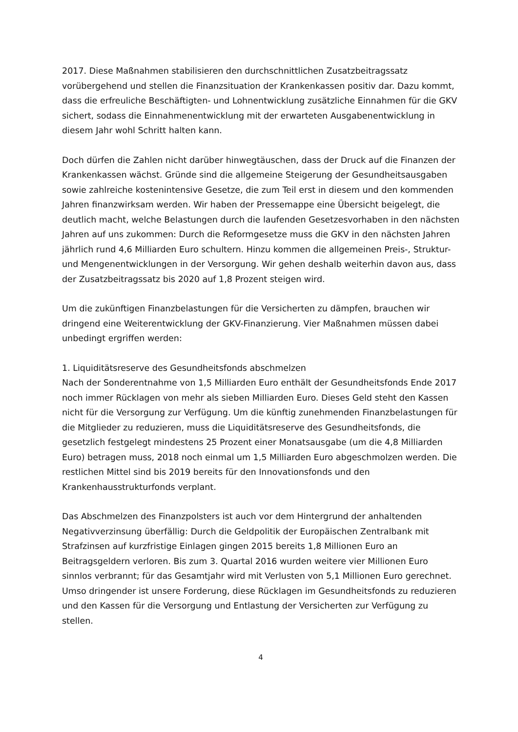2017. Diese Maßnahmen stabilisieren den durchschnittlichen Zusatzbeitragssatz vorübergehend und stellen die Finanzsituation der Krankenkassen positiv dar. Dazu kommt, dass die erfreuliche Beschäftigten- und Lohnentwicklung zusätzliche Einnahmen für die GKV sichert, sodass die Einnahmenentwicklung mit der erwarteten Ausgabenentwicklung in diesem Jahr wohl Schritt halten kann.
Doch dürfen die Zahlen nicht darüber hinwegtäuschen, dass der Druck auf die Finanzen der Krankenkassen wächst. Gründe sind die allgemeine Steigerung der Gesundheitsausgaben sowie zahlreiche kostenintensive Gesetze, die zum Teil erst in diesem und den kommenden Jahren finanzwirksam werden. Wir haben der Pressemappe eine Übersicht beigelegt, die deutlich macht, welche Belastungen durch die laufenden Gesetzesvorhaben in den nächsten Jahren auf uns zukommen: Durch die Reformgesetze muss die GKV in den nächsten Jahren jährlich rund 4,6 Milliarden Euro schultern. Hinzu kommen die allgemeinen Preis-, Struktur- und Mengenentwicklungen in der Versorgung. Wir gehen deshalb weiterhin davon aus, dass der Zusatzbeitragssatz bis 2020 auf 1,8 Prozent steigen wird.
Um die zukünftigen Finanzbelastungen für die Versicherten zu dämpfen, brauchen wir dringend eine Weiterentwicklung der GKV-Finanzierung. Vier Maßnahmen müssen dabei unbedingt ergriffen werden:
1. Liquiditätsreserve des Gesundheitsfonds abschmelzen
Nach der Sonderentnahme von 1,5 Milliarden Euro enthält der Gesundheitsfonds Ende 2017 noch immer Rücklagen von mehr als sieben Milliarden Euro. Dieses Geld steht den Kassen nicht für die Versorgung zur Verfügung. Um die künftig zunehmenden Finanzbelastungen für die Mitglieder zu reduzieren, muss die Liquiditätsreserve des Gesundheitsfonds, die gesetzlich festgelegt mindestens 25 Prozent einer Monatsausgabe (um die 4,8 Milliarden Euro) betragen muss, 2018 noch einmal um 1,5 Milliarden Euro abgeschmolzen werden. Die restlichen Mittel sind bis 2019 bereits für den Innovationsfonds und den Krankenhausstrukturfonds verplant.
Das Abschmelzen des Finanzpolsters ist auch vor dem Hintergrund der anhaltenden Negativverzinsung überfällig: Durch die Geldpolitik der Europäischen Zentralbank mit Strafzinsen auf kurzfristige Einlagen gingen 2015 bereits 1,8 Millionen Euro an Beitragsgeldern verloren. Bis zum 3. Quartal 2016 wurden weitere vier Millionen Euro sinnlos verbrannt; für das Gesamtjahr wird mit Verlusten von 5,1 Millionen Euro gerechnet. Umso dringender ist unsere Forderung, diese Rücklagen im Gesundheitsfonds zu reduzieren und den Kassen für die Versorgung und Entlastung der Versicherten zur Verfügung zu stellen.
4